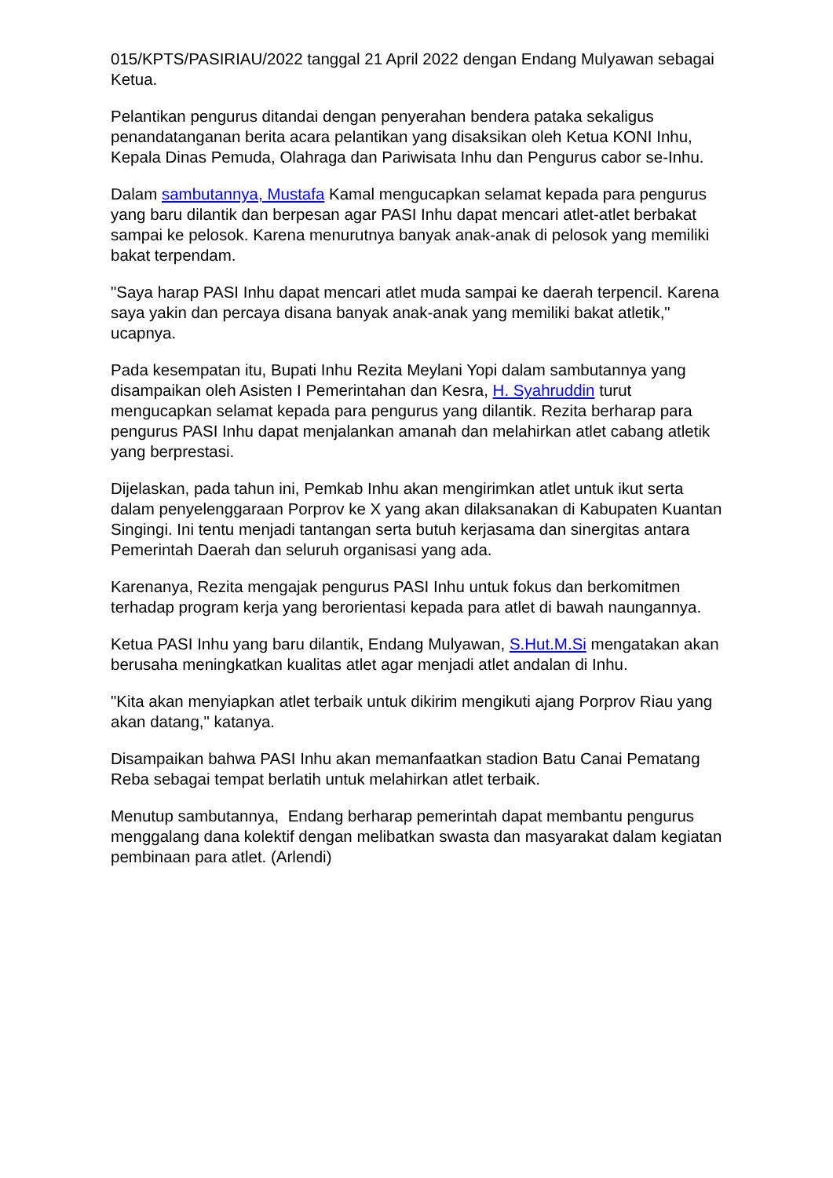015/KPTS/PASIRIAU/2022 tanggal 21 April 2022 dengan Endang Mulyawan sebagai Ketua.
Pelantikan pengurus ditandai dengan penyerahan bendera pataka sekaligus penandatanganan berita acara pelantikan yang disaksikan oleh Ketua KONI Inhu, Kepala Dinas Pemuda, Olahraga dan Pariwisata Inhu dan Pengurus cabor se-Inhu.
Dalam sambutannya, Mustafa Kamal mengucapkan selamat kepada para pengurus yang baru dilantik dan berpesan agar PASI Inhu dapat mencari atlet-atlet berbakat sampai ke pelosok. Karena menurutnya banyak anak-anak di pelosok yang memiliki bakat terpendam.
"Saya harap PASI Inhu dapat mencari atlet muda sampai ke daerah terpencil. Karena saya yakin dan percaya disana banyak anak-anak yang memiliki bakat atletik," ucapnya.
Pada kesempatan itu, Bupati Inhu Rezita Meylani Yopi dalam sambutannya yang disampaikan oleh Asisten I Pemerintahan dan Kesra, H. Syahruddin turut mengucapkan selamat kepada para pengurus yang dilantik. Rezita berharap para pengurus PASI Inhu dapat menjalankan amanah dan melahirkan atlet cabang atletik yang berprestasi.
Dijelaskan, pada tahun ini, Pemkab Inhu akan mengirimkan atlet untuk ikut serta dalam penyelenggaraan Porprov ke X yang akan dilaksanakan di Kabupaten Kuantan Singingi. Ini tentu menjadi tantangan serta butuh kerjasama dan sinergitas antara Pemerintah Daerah dan seluruh organisasi yang ada.
Karenanya, Rezita mengajak pengurus PASI Inhu untuk fokus dan berkomitmen terhadap program kerja yang berorientasi kepada para atlet di bawah naungannya.
Ketua PASI Inhu yang baru dilantik, Endang Mulyawan, S.Hut.M.Si mengatakan akan berusaha meningkatkan kualitas atlet agar menjadi atlet andalan di Inhu.
"Kita akan menyiapkan atlet terbaik untuk dikirim mengikuti ajang Porprov Riau yang akan datang," katanya.
Disampaikan bahwa PASI Inhu akan memanfaatkan stadion Batu Canai Pematang Reba sebagai tempat berlatih untuk melahirkan atlet terbaik.
Menutup sambutannya, Endang berharap pemerintah dapat membantu pengurus menggalang dana kolektif dengan melibatkan swasta dan masyarakat dalam kegiatan pembinaan para atlet. (Arlendi)